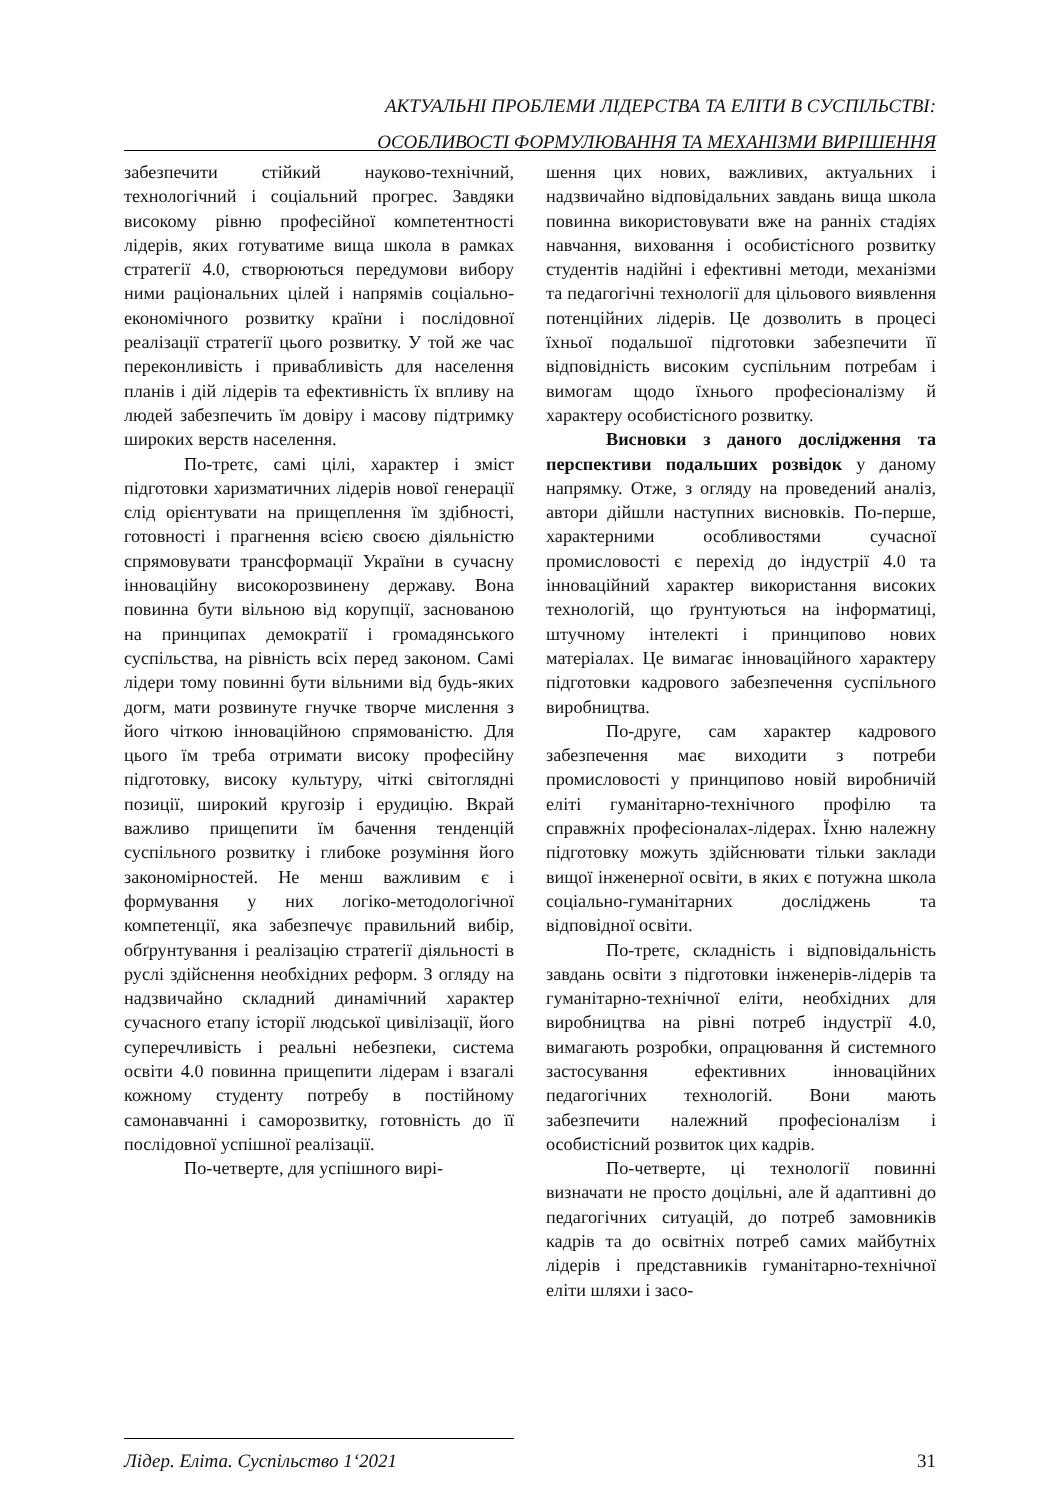АКТУАЛЬНІ ПРОБЛЕМИ ЛІДЕРСТВА ТА ЕЛІТИ В СУСПІЛЬСТВІ:
ОСОБЛИВОСТІ ФОРМУЛЮВАННЯ ТА МЕХАНІЗМИ ВИРІШЕННЯ
забезпечити стійкий науково-технічний, технологічний і соціальний прогрес. Завдяки високому рівню професійної компетентності лідерів, яких готуватиме вища школа в рамках стратегії 4.0, створюються передумови вибору ними раціональних цілей і напрямів соціально-економічного розвитку країни і послідовної реалізації стратегії цього розвитку. У той же час переконливість і привабливість для населення планів і дій лідерів та ефективність їх впливу на людей забезпечить їм довіру і масову підтримку широких верств населення.
По-третє, самі цілі, характер і зміст підготовки харизматичних лідерів нової генерації слід орієнтувати на прищеплення їм здібності, готовності і прагнення всією своєю діяльністю спрямовувати трансформації України в сучасну інноваційну високорозвинену державу. Вона повинна бути вільною від корупції, заснованою на принципах демократії і громадянського суспільства, на рівність всіх перед законом. Самі лідери тому повинні бути вільними від будь-яких догм, мати розвинуте гнучке творче мислення з його чіткою інноваційною спрямованістю. Для цього їм треба отримати високу професійну підготовку, високу культуру, чіткі світоглядні позиції, широкий кругозір і ерудицію. Вкрай важливо прищепити їм бачення тенденцій суспільного розвитку і глибоке розуміння його закономірностей. Не менш важливим є і формування у них логіко-методологічної компетенції, яка забезпечує правильний вибір, обґрунтування і реалізацію стратегії діяльності в руслі здійснення необхідних реформ. З огляду на надзвичайно складний динамічний характер сучасного етапу історії людської цивілізації, його суперечливість і реальні небезпеки, система освіти 4.0 повинна прищепити лідерам і взагалі кожному студенту потребу в постійному самонавчанні і саморозвитку, готовність до її послідовної успішної реалізації.
По-четверте, для успішного вирі-
шення цих нових, важливих, актуальних і надзвичайно відповідальних завдань вища школа повинна використовувати вже на ранніх стадіях навчання, виховання і особистісного розвитку студентів надійні і ефективні методи, механізми та педагогічні технології для цільового виявлення потенційних лідерів. Це дозволить в процесі їхньої подальшої підготовки забезпечити її відповідність високим суспільним потребам і вимогам щодо їхнього професіоналізму й характеру особистісного розвитку.
Висновки з даного дослідження та перспективи подальших розвідок у даному напрямку. Отже, з огляду на проведений аналіз, автори дійшли наступних висновків. По-перше, характерними особливостями сучасної промисловості є перехід до індустрії 4.0 та інноваційний характер використання високих технологій, що ґрунтуються на інформатиці, штучному інтелекті і принципово нових матеріалах. Це вимагає інноваційного характеру підготовки кадрового забезпечення суспільного виробництва.
По-друге, сам характер кадрового забезпечення має виходити з потреби промисловості у принципово новій виробничій еліті гуманітарно-технічного профілю та справжніх професіоналах-лідерах. Їхню належну підготовку можуть здійснювати тільки заклади вищої інженерної освіти, в яких є потужна школа соціально-гуманітарних досліджень та відповідної освіти.
По-третє, складність і відповідальність завдань освіти з підготовки інженерів-лідерів та гуманітарно-технічної еліти, необхідних для виробництва на рівні потреб індустрії 4.0, вимагають розробки, опрацювання й системного застосування ефективних інноваційних педагогічних технологій. Вони мають забезпечити належний професіоналізм і особистісний розвиток цих кадрів.
По-четверте, ці технології повинні визначати не просто доцільні, але й адаптивні до педагогічних ситуацій, до потреб замовників кадрів та до освітніх потреб самих майбутніх лідерів і представників гуманітарно-технічної еліти шляхи і засо-
Лідер. Еліта. Суспільство 1‘2021 31